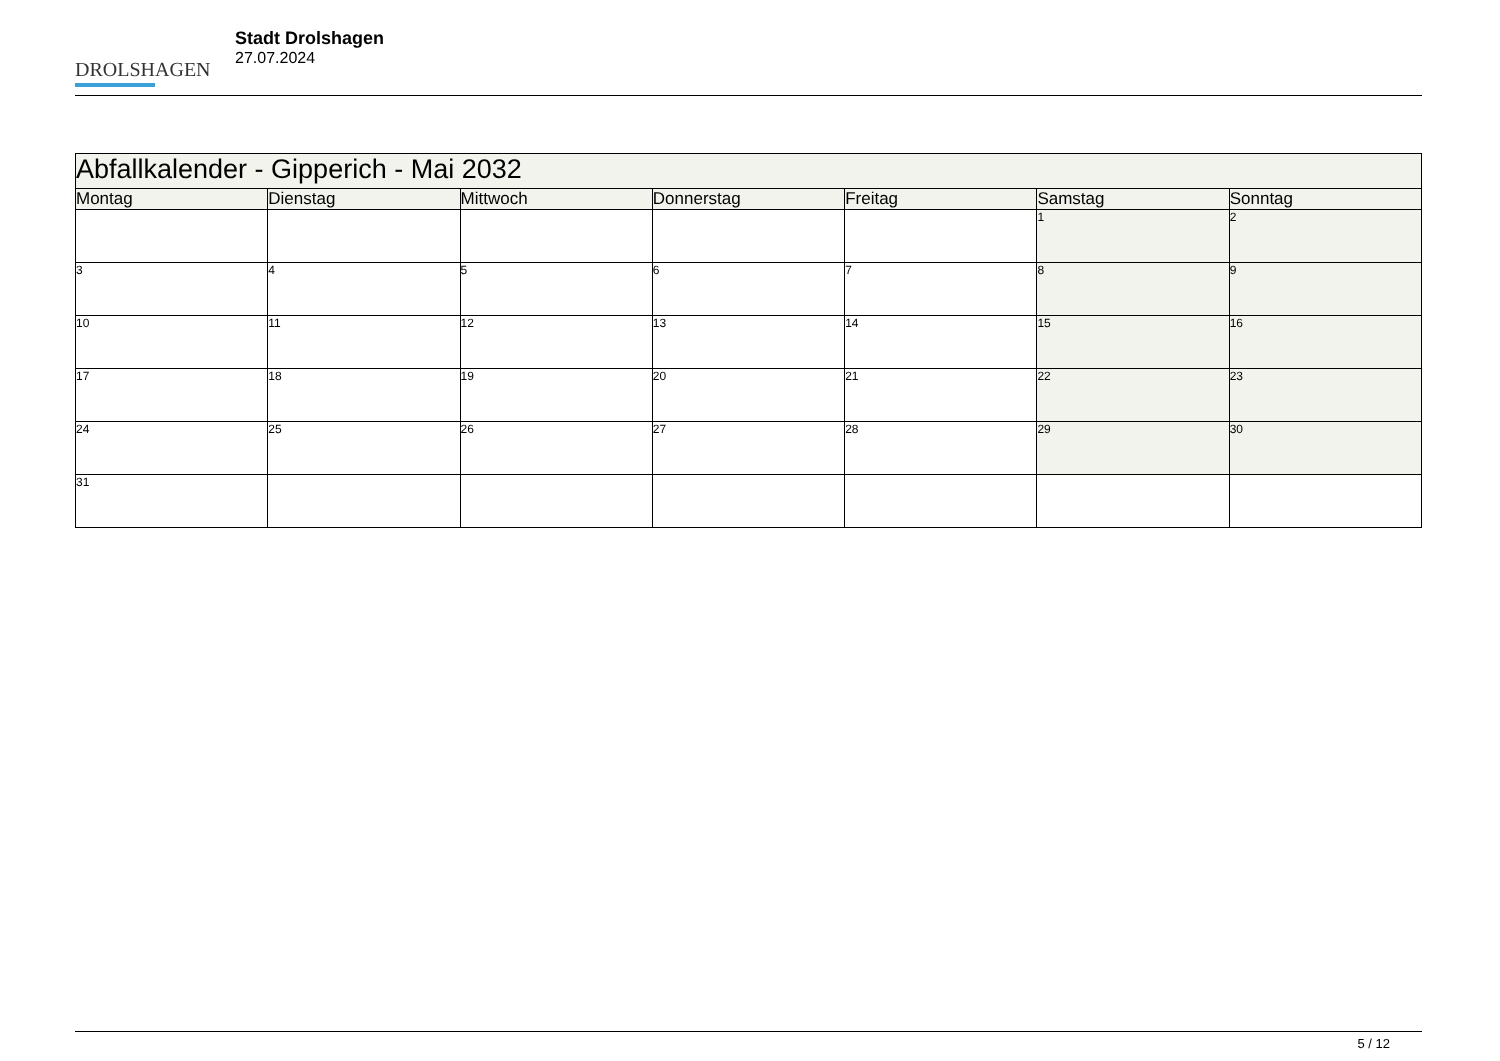DROLSHAGEN
Stadt Drolshagen
27.07.2024
| Abfallkalender - Gipperich - Mai 2032 | | | | | | |
| --- | --- | --- | --- | --- | --- | --- |
| Montag | Dienstag | Mittwoch | Donnerstag | Freitag | Samstag | Sonntag |
| | | | | | 1 | 2 |
| 3 | 4 | 5 | 6 | 7 | 8 | 9 |
| 10 | 11 | 12 | 13 | 14 | 15 | 16 |
| 17 | 18 | 19 | 20 | 21 | 22 | 23 |
| 24 | 25 | 26 | 27 | 28 | 29 | 30 |
| 31 | | | | | | |
5 / 12